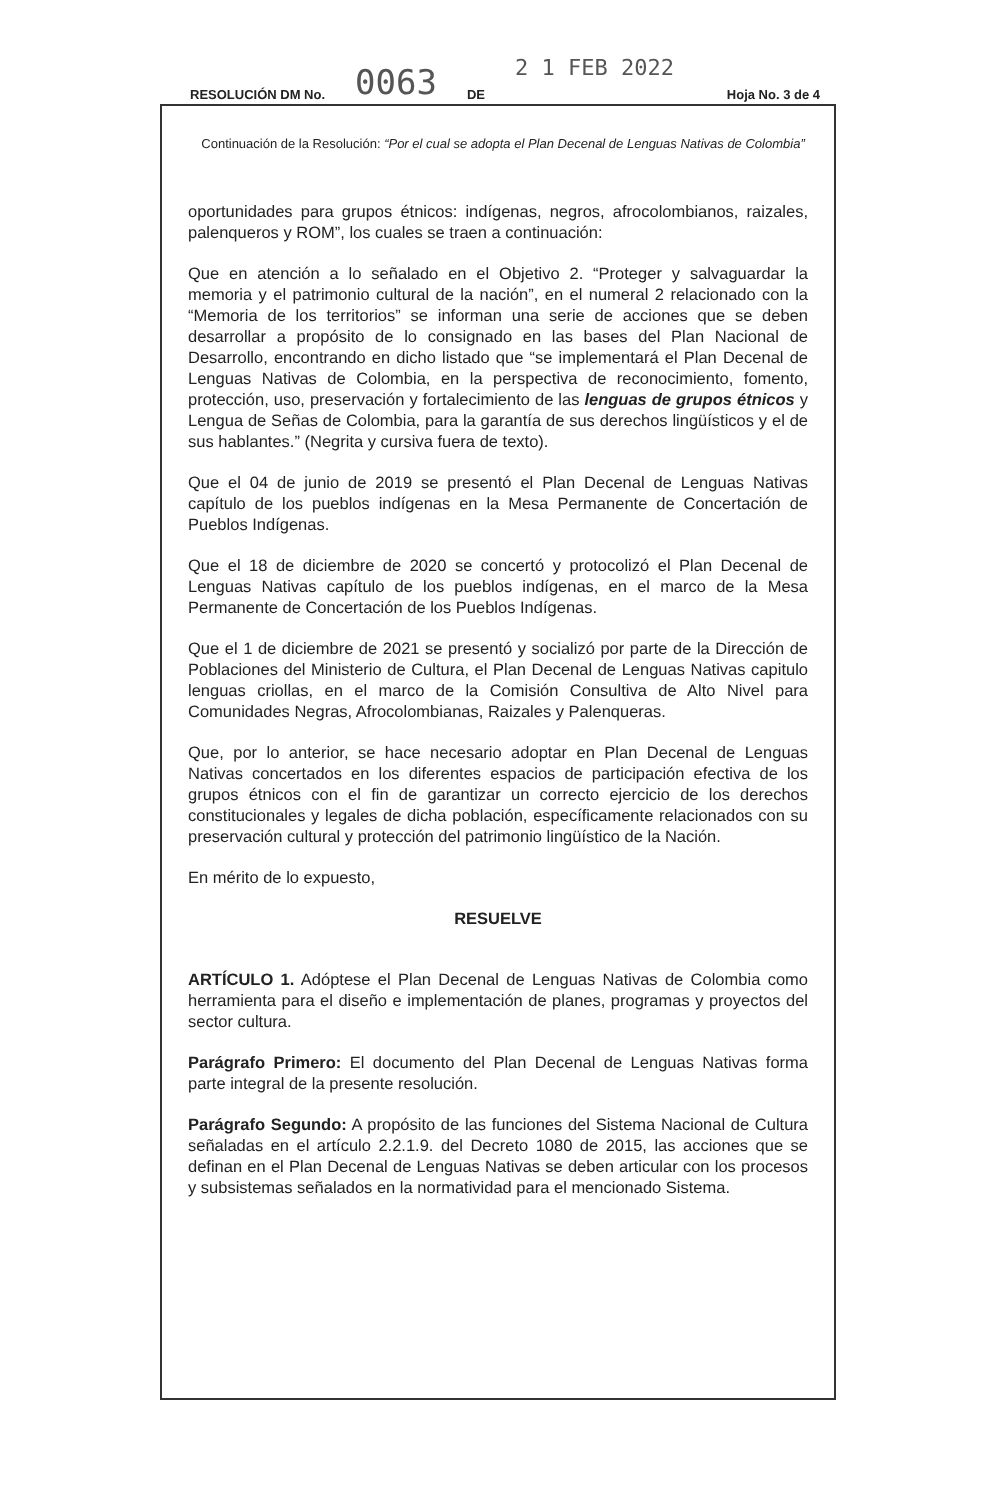RESOLUCIÓN DM No. 0063 DE 2 1 FEB 2022 Hoja No. 3 de 4
Continuación de la Resolución: “Por el cual se adopta el Plan Decenal de Lenguas Nativas de Colombia”
oportunidades para grupos étnicos: indígenas, negros, afrocolombianos, raizales, palenqueros y ROM”, los cuales se traen a continuación:
Que en atención a lo señalado en el Objetivo 2. “Proteger y salvaguardar la memoria y el patrimonio cultural de la nación”, en el numeral 2 relacionado con la “Memoria de los territorios” se informan una serie de acciones que se deben desarrollar a propósito de lo consignado en las bases del Plan Nacional de Desarrollo, encontrando en dicho listado que “se implementará el Plan Decenal de Lenguas Nativas de Colombia, en la perspectiva de reconocimiento, fomento, protección, uso, preservación y fortalecimiento de las lenguas de grupos étnicos y Lengua de Señas de Colombia, para la garantía de sus derechos lingüísticos y el de sus hablantes.” (Negrita y cursiva fuera de texto).
Que el 04 de junio de 2019 se presentó el Plan Decenal de Lenguas Nativas capítulo de los pueblos indígenas en la Mesa Permanente de Concertación de Pueblos Indígenas.
Que el 18 de diciembre de 2020 se concertó y protocolizó el Plan Decenal de Lenguas Nativas capítulo de los pueblos indígenas, en el marco de la Mesa Permanente de Concertación de los Pueblos Indígenas.
Que el 1 de diciembre de 2021 se presentó y socializó por parte de la Dirección de Poblaciones del Ministerio de Cultura, el Plan Decenal de Lenguas Nativas capitulo lenguas criollas, en el marco de la Comisión Consultiva de Alto Nivel para Comunidades Negras, Afrocolombianas, Raizales y Palenqueras.
Que, por lo anterior, se hace necesario adoptar en Plan Decenal de Lenguas Nativas concertados en los diferentes espacios de participación efectiva de los grupos étnicos con el fin de garantizar un correcto ejercicio de los derechos constitucionales y legales de dicha población, específicamente relacionados con su preservación cultural y protección del patrimonio lingüístico de la Nación.
En mérito de lo expuesto,
RESUELVE
ARTÍCULO 1. Adóptese el Plan Decenal de Lenguas Nativas de Colombia como herramienta para el diseño e implementación de planes, programas y proyectos del sector cultura.
Parágrafo Primero: El documento del Plan Decenal de Lenguas Nativas forma parte integral de la presente resolución.
Parágrafo Segundo: A propósito de las funciones del Sistema Nacional de Cultura señaladas en el artículo 2.2.1.9. del Decreto 1080 de 2015, las acciones que se definan en el Plan Decenal de Lenguas Nativas se deben articular con los procesos y subsistemas señalados en la normatividad para el mencionado Sistema.